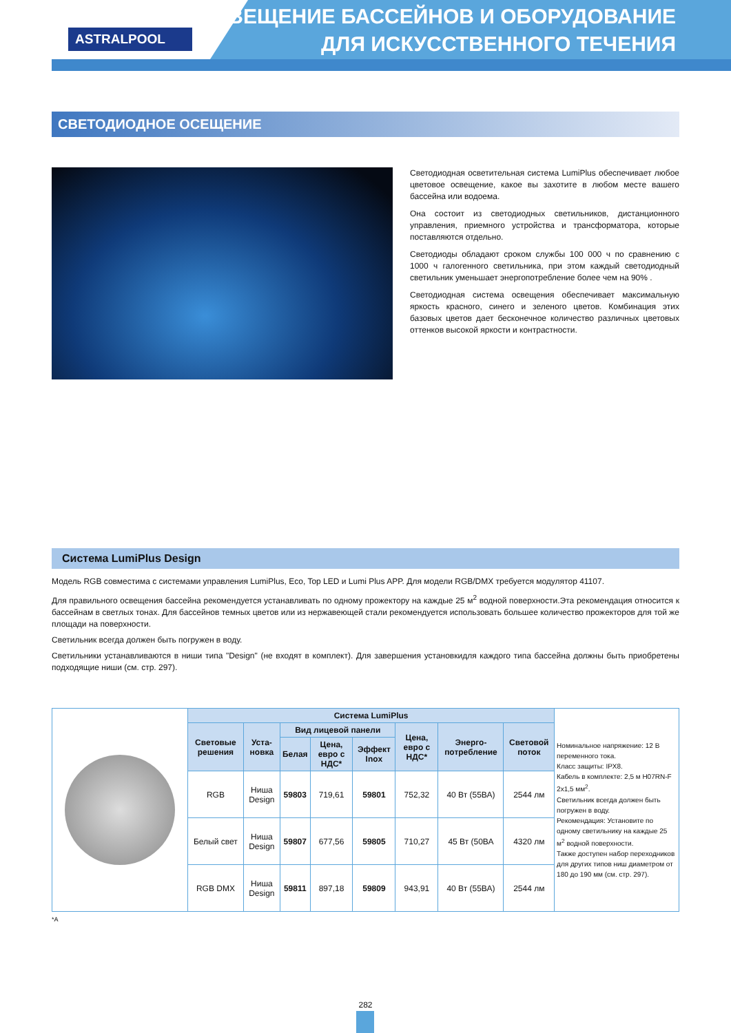ASTRALPOOL
ОСВЕЩЕНИЕ БАССЕЙНОВ И ОБОРУДОВАНИЕ
ДЛЯ ИСКУССТВЕННОГО ТЕЧЕНИЯ
СВЕТОДИОДНОЕ ОСЕЩЕНИЕ
Светодиодная осветительная система LumiPlus обеспечивает любое цветовое освещение, какое вы захотите в любом месте вашего бассейна или водоема.
Она состоит из светодиодных светильников, дистанционного управления, приемного устройства и трансформатора, которые поставляются отдельно.
Светодиоды обладают сроком службы 100 000 ч по сравнению с 1000 ч галогенного светильника, при этом каждый светодиодный светильник уменьшает энергопотребление более чем на 90% .
Светодиодная система освещения обеспечивает максимальную яркость красного, синего и зеленого цветов. Комбинация этих базовых цветов дает бесконечное количество различных цветовых оттенков высокой яркости и контрастности.
Система LumiPlus Design
Модель RGB совместима с системами управления LumiPlus, Eco, Top LED и Lumi Plus APP. Для модели RGB/DMX требуется модулятор 41107.
Для правильного освещения бассейна рекомендуется устанавливать по одному прожектору на каждые 25 м<sup>2</sup> водной поверхности.Эта рекомендация относится к бассейнам в светлых тонах. Для бассейнов темных цветов или из нержавеющей стали рекомендуется использовать большее количество прожекторов для той же площади на поверхности.
Светильник всегда должен быть погружен в воду.
Светильники устанавливаются в ниши типа "Design" (не входят в комплект). Для завершения установкидля каждого типа бассейна должны быть приобретены подходящие ниши (см. стр. 297).
| | Система LumiPlus | | | | | | | | Номинальное напряжение: 12 В переменного тока. Класс защиты: IPX8. Кабель в комплекте: 2,5 м H07RN-F 2x1,5 мм<sup>2</sup>. Светильник всегда должен быть погружен в воду. Рекомендация: Установите по одному светильнику на каждые 25 м<sup>2</sup> водной поверхности. Также доступен набор переходников для других типов ниш диаметром от 180 до 190 мм (см. стр. 297). |
| | Световые решения | Уста-новка | Вид лицевой панели | | | Цена, евро с НДС* | Энерго-потребление | Световой поток | |
| | | | Белая | Цена, евро с НДС* | Эффект Inox | | | | |
| | RGB | Ниша Design | 59803 | 719,61 | 59801 | 752,32 | 40 Вт (55ВА) | 2544 лм | |
| | Белый свет | Ниша Design | 59807 | 677,56 | 59805 | 710,27 | 45 Вт (50ВА | 4320 лм | |
| | RGB DMX | Ниша Design | 59811 | 897,18 | 59809 | 943,91 | 40 Вт (55ВА) | 2544 лм | |
*A
282